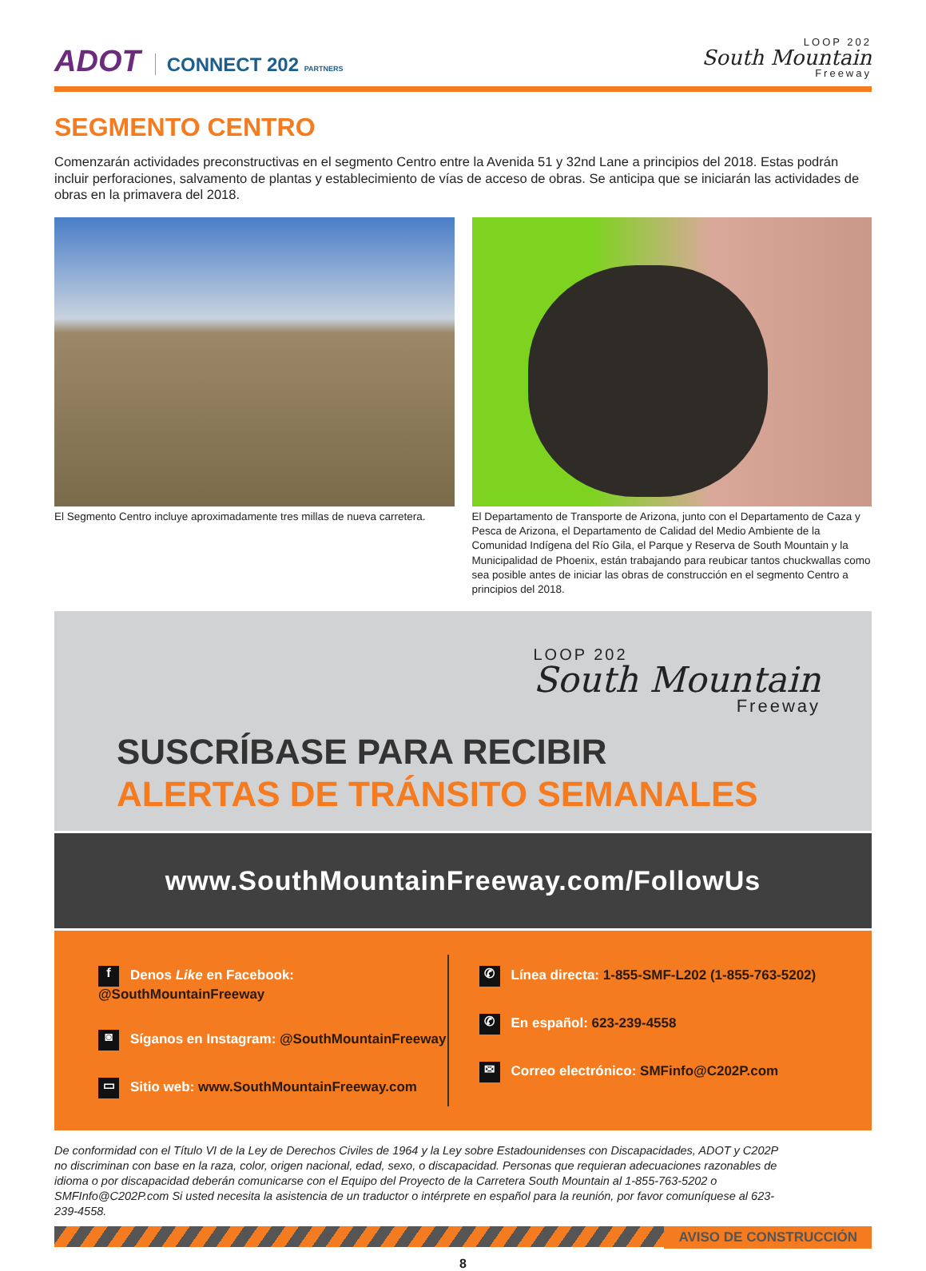ADOT CONNECT 202 PARTNERS
LOOP 202
South Mountain
Freeway
SEGMENTO CENTRO
Comenzarán actividades preconstructivas en el segmento Centro entre la Avenida 51 y 32nd Lane a principios del 2018. Estas podrán incluir perforaciones, salvamento de plantas y establecimiento de vías de acceso de obras. Se anticipa que se iniciarán las actividades de obras en la primavera del 2018.
El Segmento Centro incluye aproximadamente tres millas de nueva carretera.
El Departamento de Transporte de Arizona, junto con el Departamento de Caza y Pesca de Arizona, el Departamento de Calidad del Medio Ambiente de la Comunidad Indígena del Río Gila, el Parque y Reserva de South Mountain y la Municipalidad de Phoenix, están trabajando para reubicar tantos chuckwallas como sea posible antes de iniciar las obras de construcción en el segmento Centro a principios del 2018.
LOOP 202
South Mountain
Freeway
SUSCRÍBASE PARA RECIBIR
ALERTAS DE TRÁNSITO SEMANALES
www.SouthMountainFreeway.com/FollowUs
f Denos Like en Facebook: @SouthMountainFreeway
◙ Síganos en Instagram: @SouthMountainFreeway
▭ Sitio web: www.SouthMountainFreeway.com
✆ Línea directa: 1-855-SMF-L202 (1-855-763-5202)
✆ En español: 623-239-4558
✉ Correo electrónico: SMFinfo@C202P.com
De conformidad con el Título VI de la Ley de Derechos Civiles de 1964 y la Ley sobre Estadounidenses con Discapacidades, ADOT y C202P no discriminan con base en la raza, color, origen nacional, edad, sexo, o discapacidad. Personas que requieran adecuaciones razonables de idioma o por discapacidad deberán comunicarse con el Equipo del Proyecto de la Carretera South Mountain al 1-855-763-5202 o SMFInfo@C202P.com Si usted necesita la asistencia de un traductor o intérprete en español para la reunión, por favor comuníquese al 623-239-4558.
AVISO DE CONSTRUCCIÓN
8